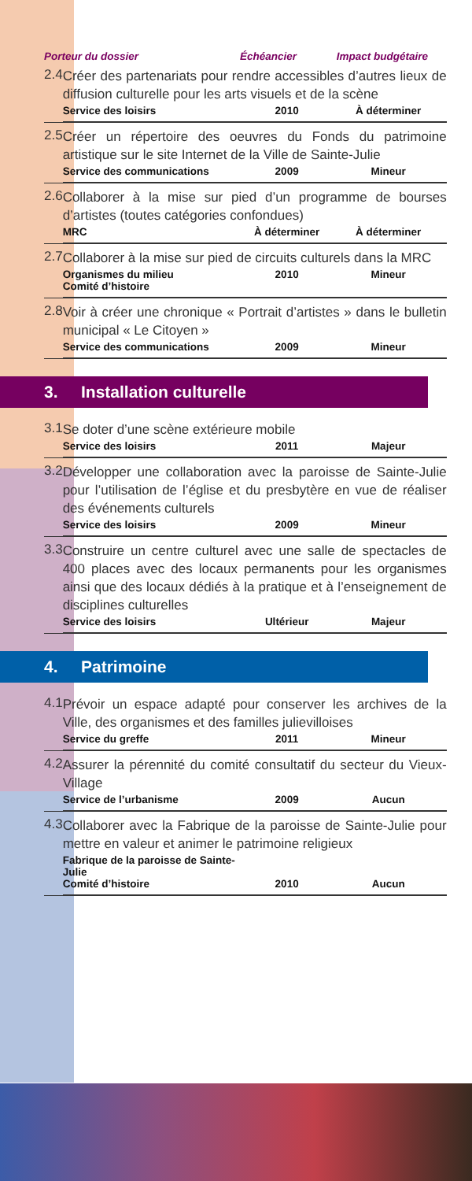| | / Porteur du dossier / Échéancier / Impact budgétaire / |
| 2.4 | Créer des partenariats pour rendre accessibles d’autres lieux de diffusion culturelle pour les arts visuels et de la scène / Service des loisirs / 2010 / À déterminer / |
| 2.5 | Créer un répertoire des oeuvres du Fonds du patrimoine artistique sur le site Internet de la Ville de Sainte-Julie / Service des communications / 2009 / Mineur / |
| 2.6 | Collaborer à la mise sur pied d’un programme de bourses d’artistes (toutes catégories confondues) / MRC / À déterminer / À déterminer / |
| 2.7 | Collaborer à la mise sur pied de circuits culturels dans la MRC / Organismes du milieu Comité d’histoire / 2010 / Mineur / |
| 2.8 | Voir à créer une chronique « Portrait d’artistes » dans le bulletin municipal « Le Citoyen » / Service des communications / 2009 / Mineur / |
3. Installation culturelle
| 3.1 | Se doter d’une scène extérieure mobile / Service des loisirs / 2011 / Majeur / |
| 3.2 | Développer une collaboration avec la paroisse de Sainte-Julie pour l’utilisation de l’église et du presbytère en vue de réaliser des événements culturels / Service des loisirs / 2009 / Mineur / |
| 3.3 | Construire un centre culturel avec une salle de spectacles de 400 places avec des locaux permanents pour les organismes ainsi que des locaux dédiés à la pratique et à l’enseignement de disciplines culturelles / Service des loisirs / Ultérieur / Majeur / |
4. Patrimoine
| 4.1 | Prévoir un espace adapté pour conserver les archives de la Ville, des organismes et des familles julievilloises / Service du greffe / 2011 / Mineur / |
| 4.2 | Assurer la pérennité du comité consultatif du secteur du Vieux-Village / Service de l’urbanisme / 2009 / Aucun / |
| 4.3 | Collaborer avec la Fabrique de la paroisse de Sainte-Julie pour mettre en valeur et animer le patrimoine religieux / Fabrique de la paroisse de Sainte-Julie Comité d’histoire / 2010 / Aucun / |